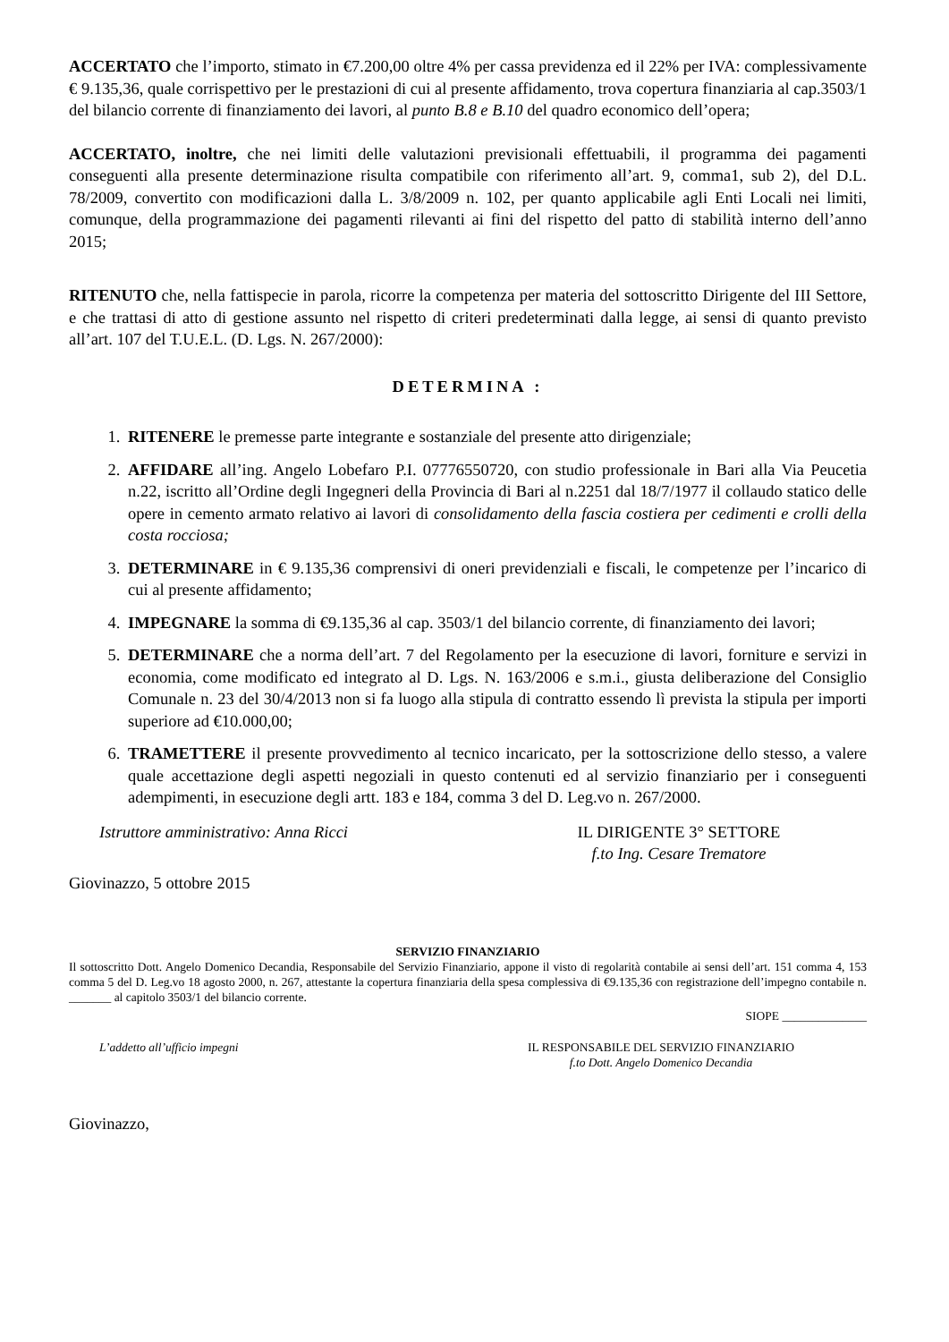ACCERTATO che l’importo, stimato in €7.200,00 oltre 4% per cassa previdenza ed il 22% per IVA: complessivamente € 9.135,36, quale corrispettivo per le prestazioni di cui al presente affidamento, trova copertura finanziaria al cap.3503/1 del bilancio corrente di finanziamento dei lavori, al punto B.8 e B.10 del quadro economico dell’opera;
ACCERTATO, inoltre, che nei limiti delle valutazioni previsionali effettuabili, il programma dei pagamenti conseguenti alla presente determinazione risulta compatibile con riferimento all’art. 9, comma1, sub 2), del D.L. 78/2009, convertito con modificazioni dalla L. 3/8/2009 n. 102, per quanto applicabile agli Enti Locali nei limiti, comunque, della programmazione dei pagamenti rilevanti ai fini del rispetto del patto di stabilità interno dell’anno 2015;
RITENUTO che, nella fattispecie in parola, ricorre la competenza per materia del sottoscritto Dirigente del III Settore, e che trattasi di atto di gestione assunto nel rispetto di criteri predeterminati dalla legge, ai sensi di quanto previsto all’art. 107 del T.U.E.L. (D. Lgs. N. 267/2000):
DETERMINA :
1. RITENERE le premesse parte integrante e sostanziale del presente atto dirigenziale;
2. AFFIDARE all’ing. Angelo Lobefaro P.I. 07776550720, con studio professionale in Bari alla Via Peucetia n.22, iscritto all’Ordine degli Ingegneri della Provincia di Bari al n.2251 dal 18/7/1977 il collaudo statico delle opere in cemento armato relativo ai lavori di consolidamento della fascia costiera per cedimenti e crolli della costa rocciosa;
3. DETERMINARE in € 9.135,36 comprensivi di oneri previdenziali e fiscali, le competenze per l’incarico di cui al presente affidamento;
4. IMPEGNARE la somma di €9.135,36 al cap. 3503/1 del bilancio corrente, di finanziamento dei lavori;
5. DETERMINARE che a norma dell’art. 7 del Regolamento per la esecuzione di lavori, forniture e servizi in economia, come modificato ed integrato al D. Lgs. N. 163/2006 e s.m.i., giusta deliberazione del Consiglio Comunale n. 23 del 30/4/2013 non si fa luogo alla stipula di contratto essendo lì prevista la stipula per importi superiore ad €10.000,00;
6. TRAMETTERE il presente provvedimento al tecnico incaricato, per la sottoscrizione dello stesso, a valere quale accettazione degli aspetti negoziali in questo contenuti ed al servizio finanziario per i conseguenti adempimenti, in esecuzione degli artt. 183 e 184, comma 3 del D. Leg.vo n. 267/2000.
Istruttore amministrativo: Anna Ricci
IL DIRIGENTE 3° SETTORE
f.to Ing. Cesare Trematore
Giovinazzo, 5 ottobre 2015
SERVIZIO FINANZIARIO
Il sottoscritto Dott. Angelo Domenico Decandia, Responsabile del Servizio Finanziario, appone il visto di regolarità contabile ai sensi dell’art. 151 comma 4, 153 comma 5 del D. Leg.vo 18 agosto 2000, n. 267, attestante la copertura finanziaria della spesa complessiva di €9.135,36 con registrazione dell’impegno contabile n. _______ al capitolo 3503/1 del bilancio corrente.
SIOPE ______________
L’addetto all’ufficio impegni IL RESPONSABILE DEL SERVIZIO FINANZIARIO
f.to Dott. Angelo Domenico Decandia
Giovinazzo,